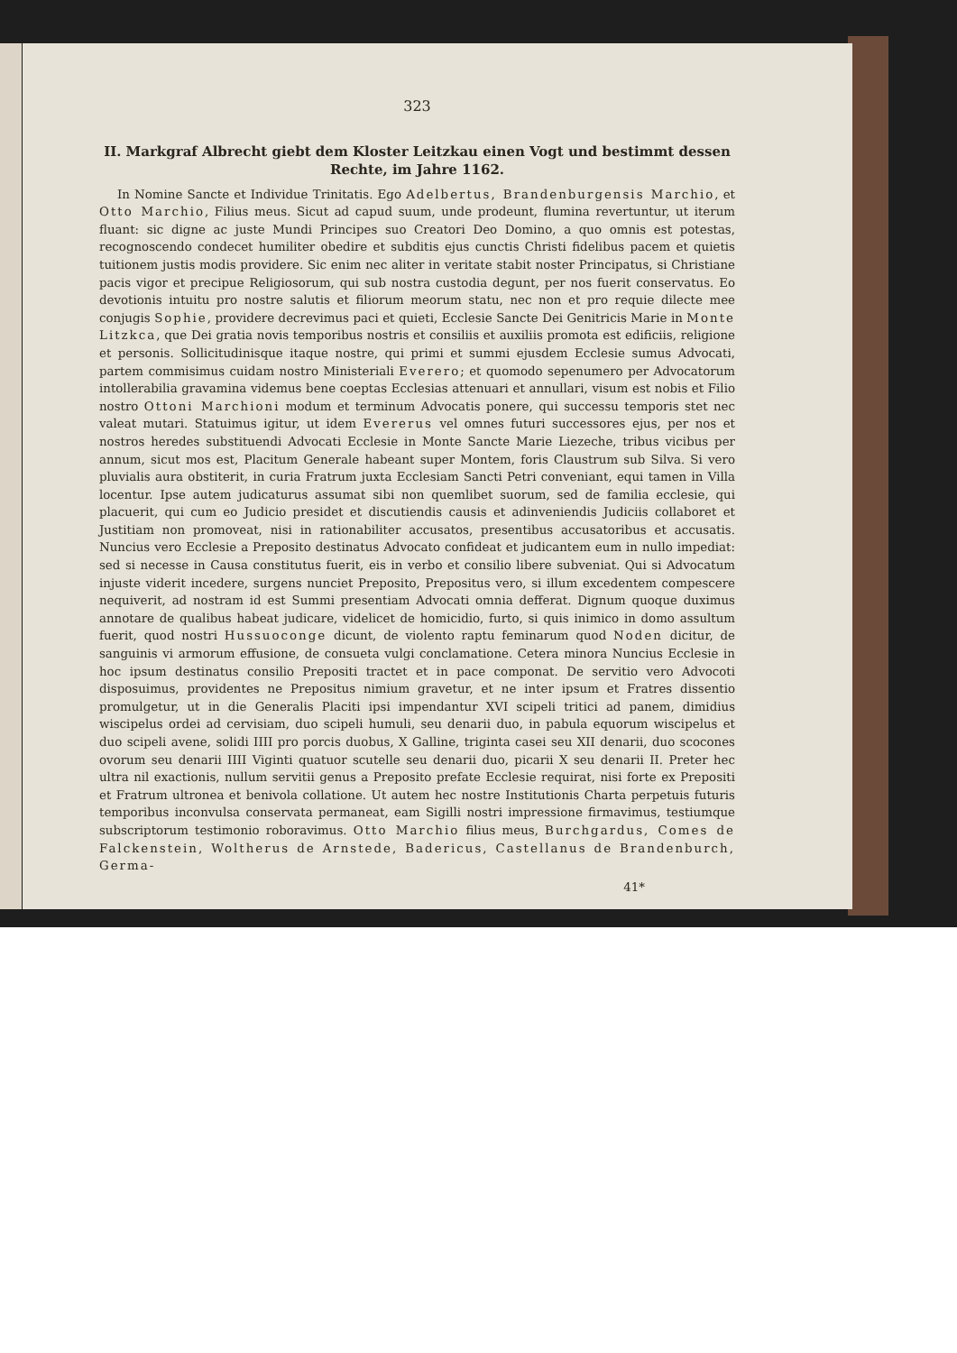323
II. Markgraf Albrecht giebt dem Kloster Leitzkau einen Vogt und bestimmt dessen Rechte, im Jahre 1162.
In Nomine Sancte et Individue Trinitatis. Ego Adelbertus, Brandenburgensis Marchio, et Otto Marchio, Filius meus. Sicut ad capud suum, unde prodeunt, flumina revertuntur, ut iterum fluant: sic digne ac juste Mundi Principes suo Creatori Deo Domino, a quo omnis est potestas, recognoscendo condecet humiliter obedire et subditis ejus cunctis Christi fidelibus pacem et quietis tuitionem justis modis providere. Sic enim nec aliter in veritate stabit noster Principatus, si Christiane pacis vigor et precipue Religiosorum, qui sub nostra custodia degunt, per nos fuerit conservatus. Eo devotionis intuitu pro nostre salutis et filiorum meorum statu, nec non et pro requie dilecte mee conjugis Sophie, providere decrevimus paci et quieti, Ecclesie Sancte Dei Genitricis Marie in Monte Litzkca, que Dei gratia novis temporibus nostris et consiliis et auxiliis promota est edificiis, religione et personis. Sollicitudinisque itaque nostre, qui primi et summi ejusdem Ecclesie sumus Advocati, partem commisimus cuidam nostro Ministeriali Everero; et quomodo sepenumero per Advocatorum intollerabilia gravamina videmus bene coeptas Ecclesias attenuari et annullari, visum est nobis et Filio nostro Ottoni Marchioni modum et terminum Advocatis ponere, qui successu temporis stet nec valeat mutari. Statuimus igitur, ut idem Evererus vel omnes futuri successores ejus, per nos et nostros heredes substituendi Advocati Ecclesie in Monte Sancte Marie Liezeche, tribus vicibus per annum, sicut mos est, Placitum Generale habeant super Montem, foris Claustrum sub Silva. Si vero pluvialis aura obstiterit, in curia Fratrum juxta Ecclesiam Sancti Petri conveniant, equi tamen in Villa locentur. Ipse autem judicaturus assumat sibi non quemlibet suorum, sed de familia ecclesie, qui placuerit, qui cum eo Judicio presidet et discutiendis causis et adinveniendis Judiciis collaboret et Justitiam non promoveat, nisi in rationabiliter accusatos, presentibus accusatoribus et accusatis. Nuncius vero Ecclesie a Preposito destinatus Advocato confideat et judicantem eum in nullo impediat: sed si necesse in Causa constitutus fuerit, eis in verbo et consilio libere subveniat. Qui si Advocatum injuste viderit incedere, surgens nunciet Preposito, Prepositus vero, si illum excedentem compescere nequiverit, ad nostram id est Summi presentiam Advocati omnia defferat. Dignum quoque duximus annotare de qualibus habeat judicare, videlicet de homicidio, furto, si quis inimico in domo assultum fuerit, quod nostri Hussuoconge dicunt, de violento raptu feminarum quod Noden dicitur, de sanguinis vi armorum effusione, de consueta vulgi conclamatione. Cetera minora Nuncius Ecclesie in hoc ipsum destinatus consilio Prepositi tractet et in pace componat. De servitio vero Advocoti disposuimus, providentes ne Prepositus nimium gravetur, et ne inter ipsum et Fratres dissentio promulgetur, ut in die Generalis Placiti ipsi impendantur XVI scipeli tritici ad panem, dimidius wiscipelus ordei ad cervisiam, duo scipeli humuli, seu denarii duo, in pabula equorum wiscipelus et duo scipeli avene, solidi IIII pro porcis duobus, X Galline, triginta casei seu XII denarii, duo scocones ovorum seu denarii IIII Viginti quatuor scutelle seu denarii duo, picarii X seu denarii II. Preter hec ultra nil exactionis, nullum servitii genus a Preposito prefate Ecclesie requirat, nisi forte ex Prepositi et Fratrum ultronea et benivola collatione. Ut autem hec nostre Institutionis Charta perpetuis futuris temporibus inconvulsa conservata permaneat, eam Sigilli nostri impressione firmavimus, testiumque subscriptorum testimonio roboravimus. Otto Marchio filius meus, Burchgardus, Comes de Falckenstein, Woltherus de Arnstede, Badericus, Castellanus de Brandenburch, Germa-
41*